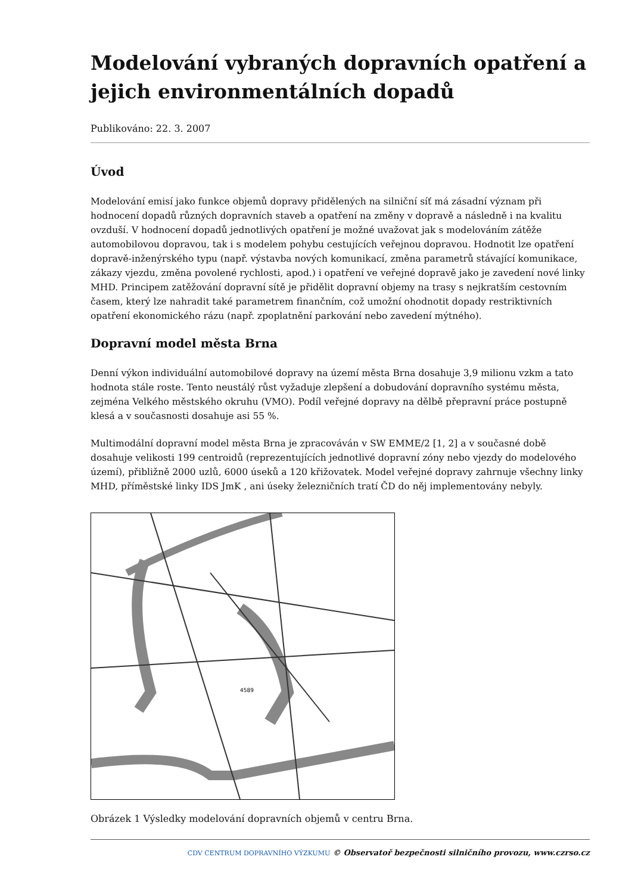Modelování vybraných dopravních opatření a jejich environmentálních dopadů
Publikováno: 22. 3. 2007
Úvod
Modelování emisí jako funkce objemů dopravy přidělených na silniční síť má zásadní význam při hodnocení dopadů různých dopravních staveb a opatření na změny v dopravě a následně i na kvalitu ovzduší. V hodnocení dopadů jednotlivých opatření je možné uvažovat jak s modelováním zátěže automobilovou dopravou, tak i s modelem pohybu cestujících veřejnou dopravou. Hodnotit lze opatření dopravě-inženýrského typu (např. výstavba nových komunikací, změna parametrů stávající komunikace, zákazy vjezdu, změna povolené rychlosti, apod.) i opatření ve veřejné dopravě jako je zavedení nové linky MHD. Principem zatěžování dopravní sítě je přidělit dopravní objemy na trasy s nejkratším cestovním časem, který lze nahradit také parametrem finančním, což umožní ohodnotit dopady restriktivních opatření ekonomického rázu (např. zpoplatnění parkování nebo zavedení mýtného).
Dopravní model města Brna
Denní výkon individuální automobilové dopravy na území města Brna dosahuje 3,9 milionu vzkm a tato hodnota stále roste. Tento neustálý růst vyžaduje zlepšení a dobudování dopravního systému města, zejména Velkého městského okruhu (VMO). Podíl veřejné dopravy na dělbě přepravní práce postupně klesá a v současnosti dosahuje asi 55 %.
Multimodální dopravní model města Brna je zpracováván v SW EMME/2 [1, 2] a v současné době dosahuje velikosti 199 centroidů (reprezentujících jednotlivé dopravní zóny nebo vjezdy do modelového území), přibližně 2000 uzlů, 6000 úseků a 120 křižovatek. Model veřejné dopravy zahrnuje všechny linky MHD, příměstské linky IDS JmK , ani úseky železničních tratí ČD do něj implementovány nebyly.
4589
Obrázek 1 Výsledky modelování dopravních objemů v centru Brna.
CDV CENTRUM DOPRAVNÍHO VÝZKUMU © Observatoř bezpečnosti silničního provozu, www.czrso.cz